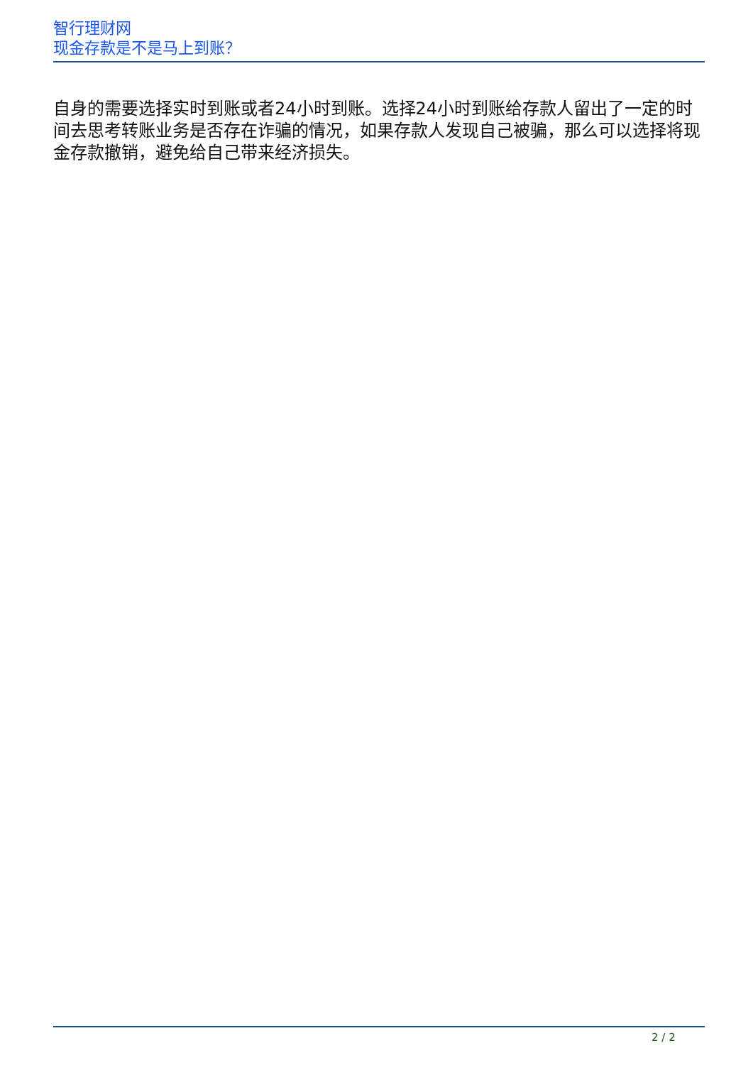智行理财网
现金存款是不是马上到账？
自身的需要选择实时到账或者24小时到账。选择24小时到账给存款人留出了一定的时间去思考转账业务是否存在诈骗的情况，如果存款人发现自己被骗，那么可以选择将现金存款撤销，避免给自己带来经济损失。
2 / 2